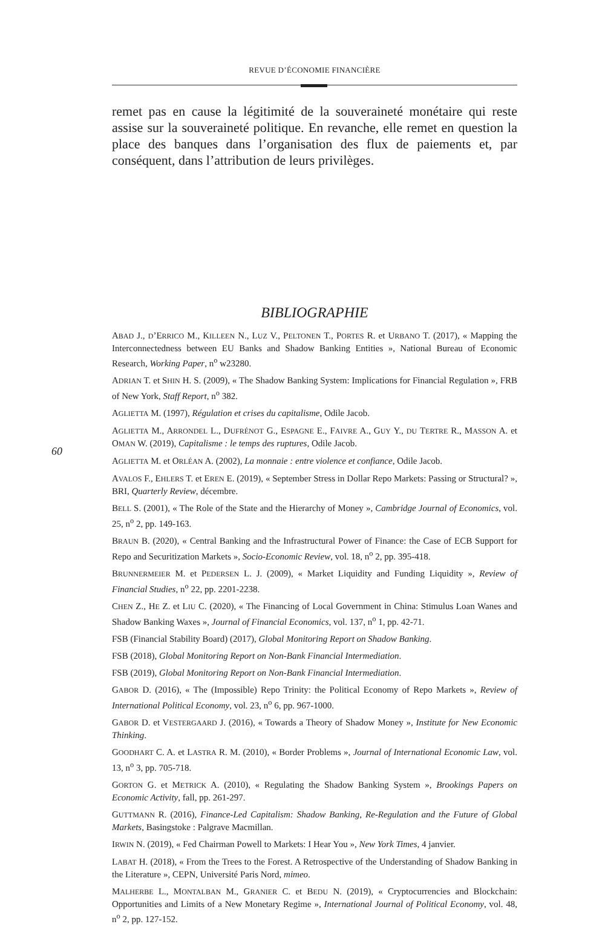REVUE D’ÉCONOMIE FINANCIÈRE
60
remet pas en cause la légitimité de la souveraineté monétaire qui reste assise sur la souveraineté politique. En revanche, elle remet en question la place des banques dans l’organisation des flux de paiements et, par conséquent, dans l’attribution de leurs privilèges.
BIBLIOGRAPHIE
ABAD J., D’ERRICO M., KILLEEN N., LUZ V., PELTONEN T., PORTES R. et URBANO T. (2017), « Mapping the Interconnectedness between EU Banks and Shadow Banking Entities », National Bureau of Economic Research, Working Paper, n<sup>o</sup> w23280.
ADRIAN T. et SHIN H. S. (2009), « The Shadow Banking System: Implications for Financial Regulation », FRB of New York, Staff Report, n<sup>o</sup> 382.
AGLIETTA M. (1997), Régulation et crises du capitalisme, Odile Jacob.
AGLIETTA M., ARRONDEL L., DUFRÉNOT G., ESPAGNE E., FAIVRE A., GUY Y., DU TERTRE R., MASSON A. et OMAN W. (2019), Capitalisme : le temps des ruptures, Odile Jacob.
AGLIETTA M. et ORLÉAN A. (2002), La monnaie : entre violence et confiance, Odile Jacob.
AVALOS F., EHLERS T. et EREN E. (2019), « September Stress in Dollar Repo Markets: Passing or Structural? », BRI, Quarterly Review, décembre.
BELL S. (2001), « The Role of the State and the Hierarchy of Money », Cambridge Journal of Economics, vol. 25, n<sup>o</sup> 2, pp. 149-163.
BRAUN B. (2020), « Central Banking and the Infrastructural Power of Finance: the Case of ECB Support for Repo and Securitization Markets », Socio-Economic Review, vol. 18, n<sup>o</sup> 2, pp. 395-418.
BRUNNERMEIER M. et PEDERSEN L. J. (2009), « Market Liquidity and Funding Liquidity », Review of Financial Studies, n<sup>o</sup> 22, pp. 2201-2238.
CHEN Z., HE Z. et LIU C. (2020), « The Financing of Local Government in China: Stimulus Loan Wanes and Shadow Banking Waxes », Journal of Financial Economics, vol. 137, n<sup>o</sup> 1, pp. 42-71.
FSB (Financial Stability Board) (2017), Global Monitoring Report on Shadow Banking.
FSB (2018), Global Monitoring Report on Non-Bank Financial Intermediation.
FSB (2019), Global Monitoring Report on Non-Bank Financial Intermediation.
GABOR D. (2016), « The (Impossible) Repo Trinity: the Political Economy of Repo Markets », Review of International Political Economy, vol. 23, n<sup>o</sup> 6, pp. 967-1000.
GABOR D. et VESTERGAARD J. (2016), « Towards a Theory of Shadow Money », Institute for New Economic Thinking.
GOODHART C. A. et LASTRA R. M. (2010), « Border Problems », Journal of International Economic Law, vol. 13, n<sup>o</sup> 3, pp. 705-718.
GORTON G. et METRICK A. (2010), « Regulating the Shadow Banking System », Brookings Papers on Economic Activity, fall, pp. 261-297.
GUTTMANN R. (2016), Finance-Led Capitalism: Shadow Banking, Re-Regulation and the Future of Global Markets, Basingstoke : Palgrave Macmillan.
IRWIN N. (2019), « Fed Chairman Powell to Markets: I Hear You », New York Times, 4 janvier.
LABAT H. (2018), « From the Trees to the Forest. A Retrospective of the Understanding of Shadow Banking in the Literature », CEPN, Université Paris Nord, mimeo.
MALHERBE L., MONTALBAN M., GRANIER C. et BEDU N. (2019), « Cryptocurrencies and Blockchain: Opportunities and Limits of a New Monetary Regime », International Journal of Political Economy, vol. 48, n<sup>o</sup> 2, pp. 127-152.